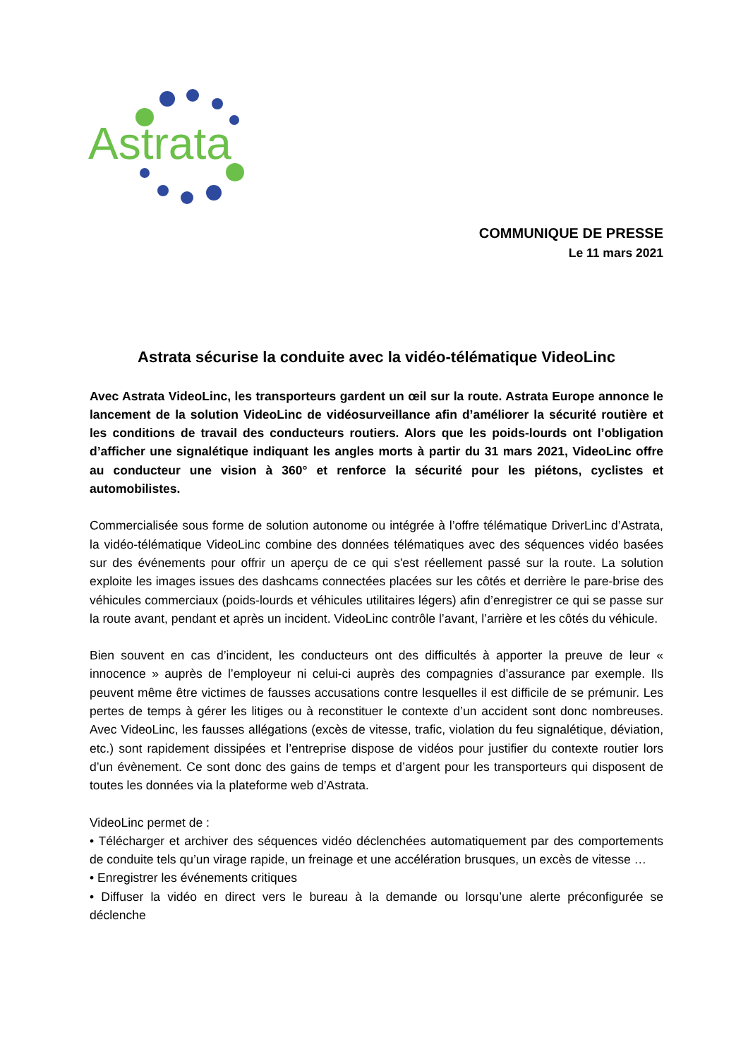Astrata
COMMUNIQUE DE PRESSE
Le 11 mars 2021
Astrata sécurise la conduite avec la vidéo-télématique VideoLinc
Avec Astrata VideoLinc, les transporteurs gardent un œil sur la route. Astrata Europe annonce le lancement de la solution VideoLinc de vidéosurveillance afin d’améliorer la sécurité routière et les conditions de travail des conducteurs routiers. Alors que les poids-lourds ont l’obligation d’afficher une signalétique indiquant les angles morts à partir du 31 mars 2021, VideoLinc offre au conducteur une vision à 360° et renforce la sécurité pour les piétons, cyclistes et automobilistes.
Commercialisée sous forme de solution autonome ou intégrée à l’offre télématique DriverLinc d’Astrata, la vidéo-télématique VideoLinc combine des données télématiques avec des séquences vidéo basées sur des événements pour offrir un aperçu de ce qui s'est réellement passé sur la route. La solution exploite les images issues des dashcams connectées placées sur les côtés et derrière le pare-brise des véhicules commerciaux (poids-lourds et véhicules utilitaires légers) afin d’enregistrer ce qui se passe sur la route avant, pendant et après un incident. VideoLinc contrôle l’avant, l’arrière et les côtés du véhicule.
Bien souvent en cas d’incident, les conducteurs ont des difficultés à apporter la preuve de leur « innocence » auprès de l’employeur ni celui-ci auprès des compagnies d’assurance par exemple. Ils peuvent même être victimes de fausses accusations contre lesquelles il est difficile de se prémunir. Les pertes de temps à gérer les litiges ou à reconstituer le contexte d’un accident sont donc nombreuses. Avec VideoLinc, les fausses allégations (excès de vitesse, trafic, violation du feu signalétique, déviation, etc.) sont rapidement dissipées et l’entreprise dispose de vidéos pour justifier du contexte routier lors d’un évènement. Ce sont donc des gains de temps et d’argent pour les transporteurs qui disposent de toutes les données via la plateforme web d’Astrata.
VideoLinc permet de :
• Télécharger et archiver des séquences vidéo déclenchées automatiquement par des comportements de conduite tels qu’un virage rapide, un freinage et une accélération brusques, un excès de vitesse …
• Enregistrer les événements critiques
• Diffuser la vidéo en direct vers le bureau à la demande ou lorsqu’une alerte préconfigurée se déclenche